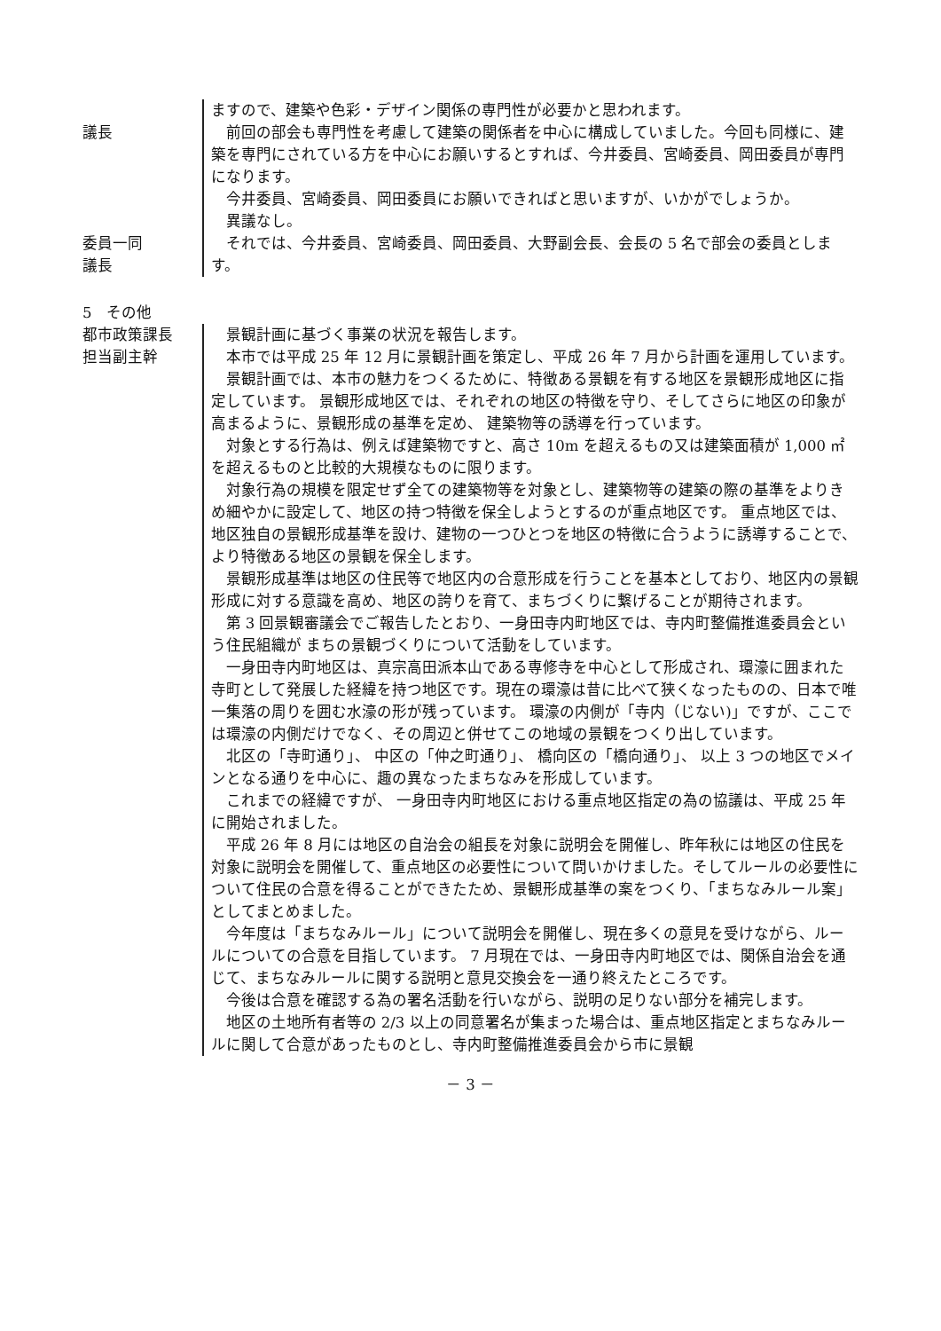議長
委員一同
議長
ますので、建築や色彩・デザイン関係の専門性が必要かと思われます。
前回の部会も専門性を考慮して建築の関係者を中心に構成していました。今回も同様に、建築を専門にされている方を中心にお願いするとすれば、今井委員、宮崎委員、岡田委員が専門になります。
今井委員、宮崎委員、岡田委員にお願いできればと思いますが、いかがでしょうか。
異議なし。
それでは、今井委員、宮崎委員、岡田委員、大野副会長、会長の 5 名で部会の委員とします。
5　その他
都市政策課長
担当副主幹
景観計画に基づく事業の状況を報告します。
本市では平成 25 年 12 月に景観計画を策定し、平成 26 年 7 月から計画を運用しています。
景観計画では、本市の魅力をつくるために、特徴ある景観を有する地区を景観形成地区に指定しています。 景観形成地区では、それぞれの地区の特徴を守り、そしてさらに地区の印象が高まるように、景観形成の基準を定め、 建築物等の誘導を行っています。
対象とする行為は、例えば建築物ですと、高さ 10m を超えるもの又は建築面積が 1,000 ㎡を超えるものと比較的大規模なものに限ります。
対象行為の規模を限定せず全ての建築物等を対象とし、建築物等の建築の際の基準をよりきめ細やかに設定して、地区の持つ特徴を保全しようとするのが重点地区です。 重点地区では、地区独自の景観形成基準を設け、建物の一つひとつを地区の特徴に合うように誘導することで、 より特徴ある地区の景観を保全します。
景観形成基準は地区の住民等で地区内の合意形成を行うことを基本としており、地区内の景観形成に対する意識を高め、地区の誇りを育て、まちづくりに繋げることが期待されます。
第 3 回景観審議会でご報告したとおり、一身田寺内町地区では、寺内町整備推進委員会という住民組織が まちの景観づくりについて活動をしています。
一身田寺内町地区は、真宗高田派本山である専修寺を中心として形成され、環濠に囲まれた寺町として発展した経緯を持つ地区です。現在の環濠は昔に比べて狭くなったものの、日本で唯一集落の周りを囲む水濠の形が残っています。 環濠の内側が「寺内（じない)」ですが、ここでは環濠の内側だけでなく、その周辺と併せてこの地域の景観をつくり出しています。
北区の「寺町通り」、 中区の「仲之町通り」、 橋向区の「橋向通り」、 以上 3 つの地区でメインとなる通りを中心に、趣の異なったまちなみを形成しています。
これまでの経緯ですが、 一身田寺内町地区における重点地区指定の為の協議は、平成 25 年に開始されました。
平成 26 年 8 月には地区の自治会の組長を対象に説明会を開催し、昨年秋には地区の住民を対象に説明会を開催して、重点地区の必要性について問いかけました。そしてルールの必要性について住民の合意を得ることができたため、景観形成基準の案をつくり、「まちなみルール案」としてまとめました。
今年度は「まちなみルール」について説明会を開催し、現在多くの意見を受けながら、ルールについての合意を目指しています。 7 月現在では、一身田寺内町地区では、関係自治会を通じて、まちなみルールに関する説明と意見交換会を一通り終えたところです。
今後は合意を確認する為の署名活動を行いながら、説明の足りない部分を補完します。
地区の土地所有者等の 2/3 以上の同意署名が集まった場合は、重点地区指定とまちなみルールに関して合意があったものとし、寺内町整備推進委員会から市に景観
－ 3 －